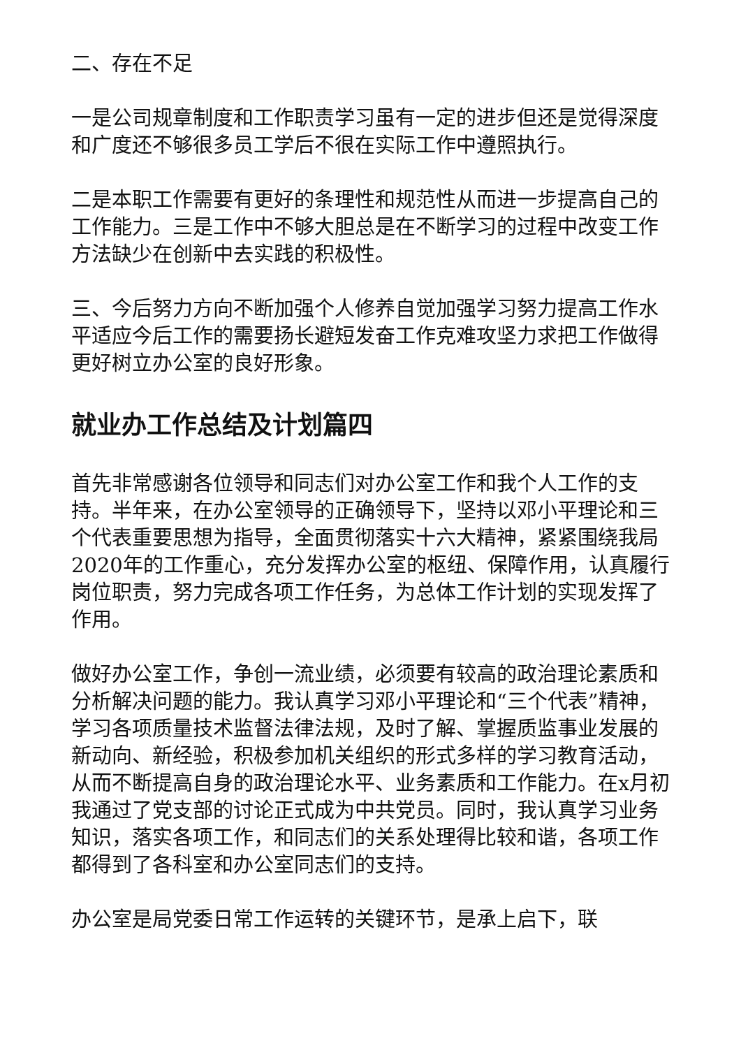二、存在不足
一是公司规章制度和工作职责学习虽有一定的进步但还是觉得深度和广度还不够很多员工学后不很在实际工作中遵照执行。
二是本职工作需要有更好的条理性和规范性从而进一步提高自己的工作能力。三是工作中不够大胆总是在不断学习的过程中改变工作方法缺少在创新中去实践的积极性。
三、今后努力方向不断加强个人修养自觉加强学习努力提高工作水平适应今后工作的需要扬长避短发奋工作克难攻坚力求把工作做得更好树立办公室的良好形象。
就业办工作总结及计划篇四
首先非常感谢各位领导和同志们对办公室工作和我个人工作的支持。半年来，在办公室领导的正确领导下，坚持以邓小平理论和三个代表重要思想为指导，全面贯彻落实十六大精神，紧紧围绕我局2020年的工作重心，充分发挥办公室的枢纽、保障作用，认真履行岗位职责，努力完成各项工作任务，为总体工作计划的实现发挥了作用。
做好办公室工作，争创一流业绩，必须要有较高的政治理论素质和分析解决问题的能力。我认真学习邓小平理论和“三个代表”精神，学习各项质量技术监督法律法规，及时了解、掌握质监事业发展的新动向、新经验，积极参加机关组织的形式多样的学习教育活动，从而不断提高自身的政治理论水平、业务素质和工作能力。在x月初我通过了党支部的讨论正式成为中共党员。同时，我认真学习业务知识，落实各项工作，和同志们的关系处理得比较和谐，各项工作都得到了各科室和办公室同志们的支持。
办公室是局党委日常工作运转的关键环节，是承上启下，联